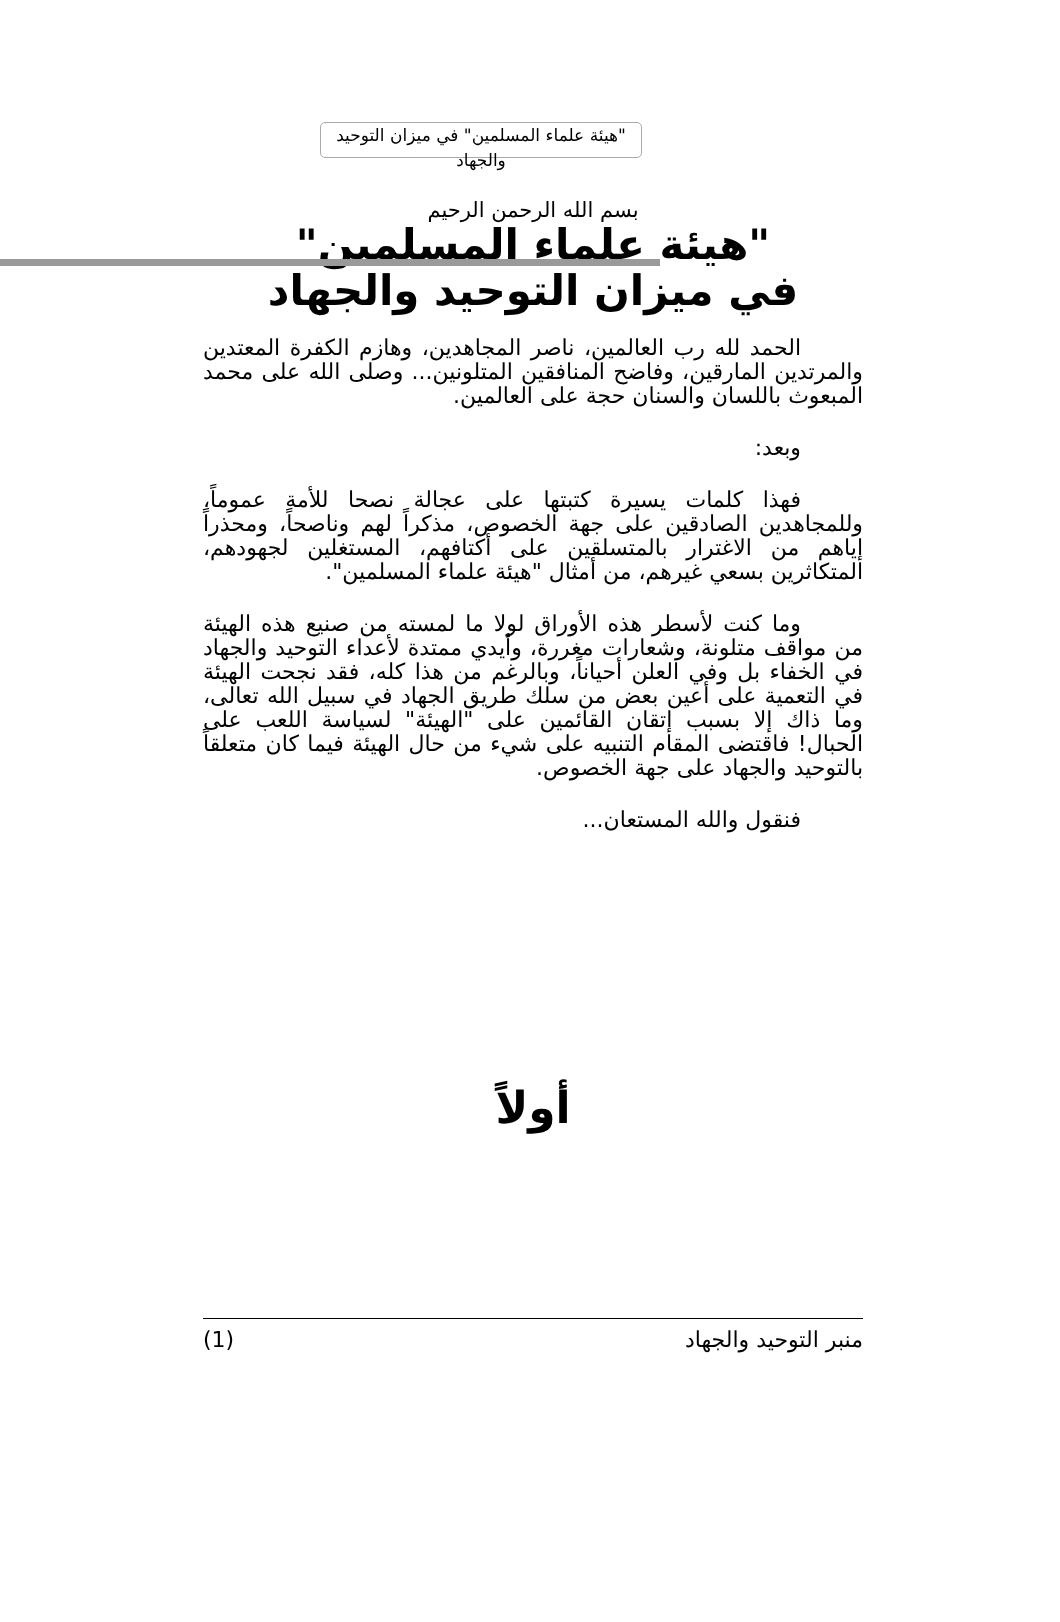"هيئة علماء المسلمين" في ميزان التوحيد والجهاد
بسم الله الرحمن الرحيم
"هيئة علماء المسلمين"
في ميزان التوحيد والجهاد
الحمد لله رب العالمين، ناصر المجاهدين، وهازم الكفرة المعتدين والمرتدين المارقين، وفاضح المنافقين المتلونين... وصلى الله على محمد المبعوث باللسان والسنان حجة على العالمين.
وبعد:
فهذا كلمات يسيرة كتبتها على عجالة نصحا للأمة عموماً، وللمجاهدين الصادقين على جهة الخصوص، مذكراً لهم وناصحاً، ومحذراً إياهم من الاغترار بالمتسلقين على أكتافهم، المستغلين لجهودهم، المتكاثرين بسعي غيرهم، من أمثال "هيئة علماء المسلمين".
وما كنت لأسطر هذه الأوراق لولا ما لمسته من صنيع هذه الهيئة من مواقف متلونة، وشعارات مغررة، وأيدي ممتدة لأعداء التوحيد والجهاد في الخفاء بل وفي العلن أحياناً، وبالرغم من هذا كله، فقد نجحت الهيئة في التعمية على أعين بعض من سلك طريق الجهاد في سبيل الله تعالى، وما ذاك إلا بسبب إتقان القائمين على "الهيئة" لسياسة اللعب على الحبال! فاقتضى المقام التنبيه على شيء من حال الهيئة فيما كان متعلقاً بالتوحيد والجهاد على جهة الخصوص.
فنقول والله المستعان...
أولاً
منبر التوحيد والجهاد (1)